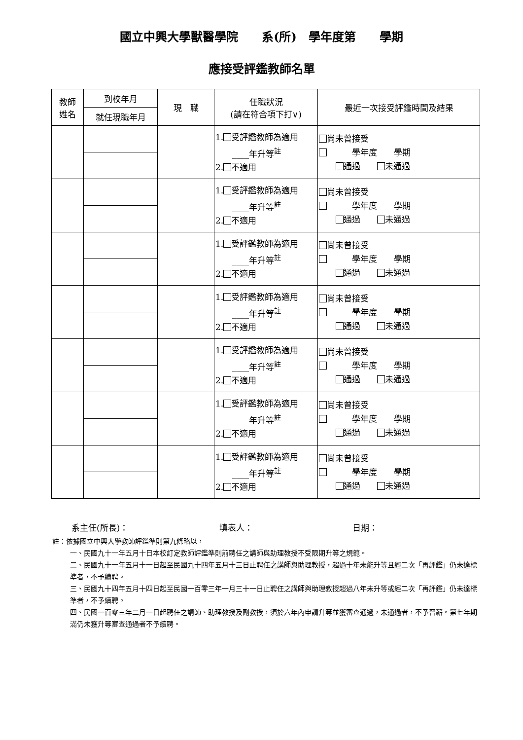國立中興大學獸醫學院　　系(所)　學年度第　　學期
應接受評鑑教師名單
| 教師 姓名 | 到校年月 | 現 職 | 任職狀況 (請在符合項下打∨) | 最近一次接受評鑑時間及結果 |
| --- | --- | --- | --- | --- |
| | 就任現職年月 | | | |
| | | | 1. 受評鑑教師為適用 ____年升等<sup>註</sup> 2. 不適用 | 尚未曾接受 學年度 學期 通過 未通過 |
| | | | 1. 受評鑑教師為適用 ____年升等<sup>註</sup> 2. 不適用 | 尚未曾接受 學年度 學期 通過 未通過 |
| | | | 1. 受評鑑教師為適用 ____年升等<sup>註</sup> 2. 不適用 | 尚未曾接受 學年度 學期 通過 未通過 |
| | | | 1. 受評鑑教師為適用 ____年升等<sup>註</sup> 2. 不適用 | 尚未曾接受 學年度 學期 通過 未通過 |
| | | | 1. 受評鑑教師為適用 ____年升等<sup>註</sup> 2. 不適用 | 尚未曾接受 學年度 學期 通過 未通過 |
| | | | 1. 受評鑑教師為適用 ____年升等<sup>註</sup> 2. 不適用 | 尚未曾接受 學年度 學期 通過 未通過 |
| | | | 1. 受評鑑教師為適用 ____年升等<sup>註</sup> 2. 不適用 | 尚未曾接受 學年度 學期 通過 未通過 |
系主任(所長)： 填表人： 日期：
註：依據國立中興大學教師評鑑準則第九條略以，
一、民國九十一年五月十日本校訂定教師評鑑準則前聘任之講師與助理教授不受限期升等之規範。
二、民國九十一年五月十一日起至民國九十四年五月十三日止聘任之講師與助理教授，超過十年未能升等且經二次「再評鑑」仍未達標準者，不予續聘。
三、民國九十四年五月十四日起至民國一百零三年一月三十一日止聘任之講師與助理教授超過八年未升等或經二次「再評鑑」仍未達標準者，不予續聘。
四、民國一百零三年二月一日起聘任之講師、助理教授及副教授，須於六年內申請升等並獲審查通過，未通過者，不予晉薪。第七年期滿仍未獲升等審查通過者不予續聘。